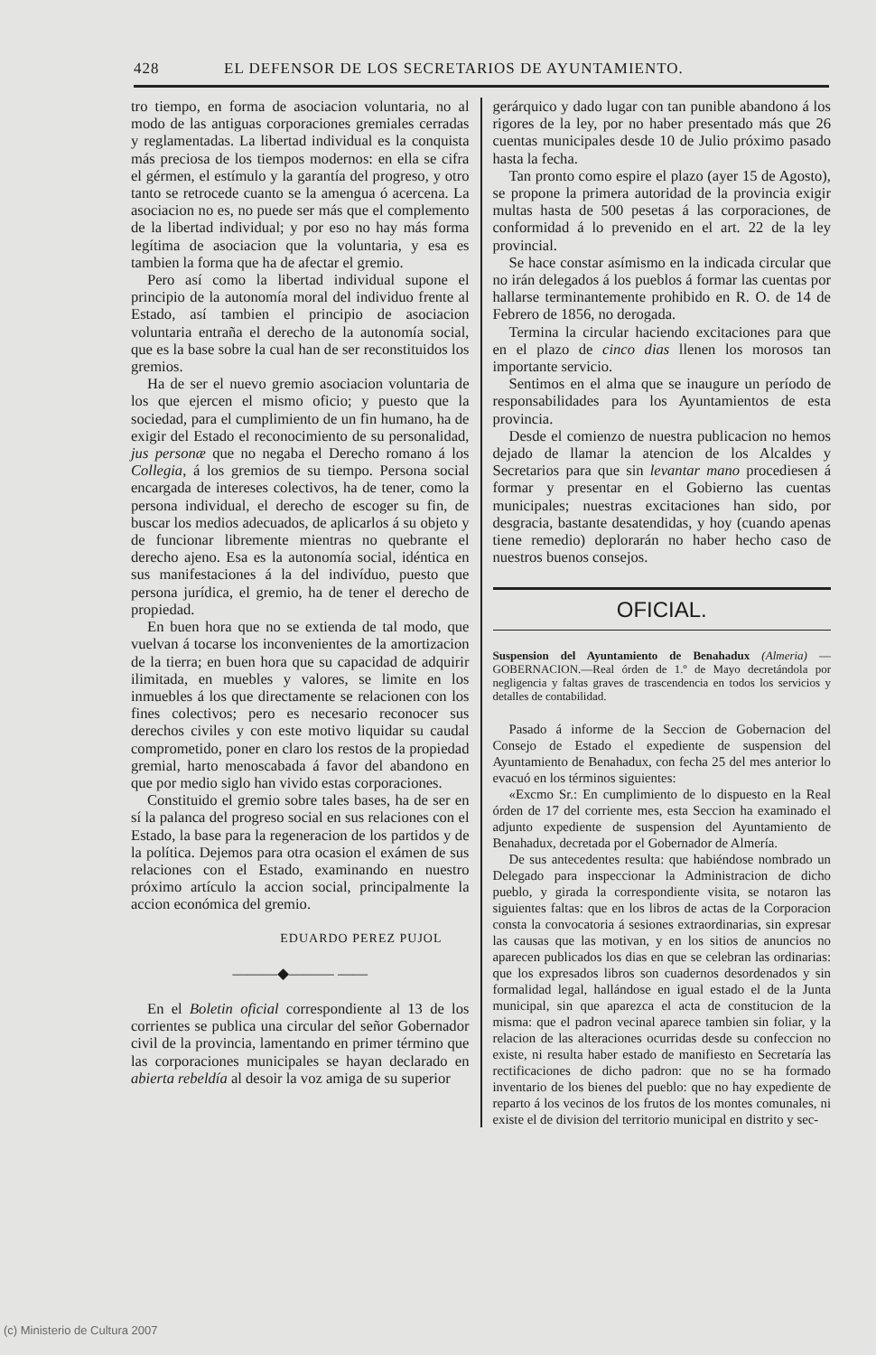428 EL DEFENSOR DE LOS SECRETARIOS DE AYUNTAMIENTO.
tro tiempo, en forma de asociacion voluntaria, no al modo de las antiguas corporaciones gremiales cerradas y reglamentadas. La libertad individual es la conquista más preciosa de los tiempos modernos: en ella se cifra el gérmen, el estímulo y la garantía del progreso, y otro tanto se retrocede cuanto se la amengua ó acercena. La asociacion no es, no puede ser más que el complemento de la libertad individual; y por eso no hay más forma legítima de asociacion que la voluntaria, y esa es tambien la forma que ha de afectar el gremio.
Pero así como la libertad individual supone el principio de la autonomía moral del individuo frente al Estado, así tambien el principio de asociacion voluntaria entraña el derecho de la autonomía social, que es la base sobre la cual han de ser reconstituidos los gremios.
Ha de ser el nuevo gremio asociacion voluntaria de los que ejercen el mismo oficio; y puesto que la sociedad, para el cumplimiento de un fin humano, ha de exigir del Estado el reconocimiento de su personalidad, jus personæ que no negaba el Derecho romano á los Collegia, á los gremios de su tiempo. Persona social encargada de intereses colectivos, ha de tener, como la persona individual, el derecho de escoger su fin, de buscar los medios adecuados, de aplicarlos á su objeto y de funcionar libremente mientras no quebrante el derecho ajeno. Esa es la autonomía social, idéntica en sus manifestaciones á la del indivíduo, puesto que persona jurídica, el gremio, ha de tener el derecho de propiedad.
En buen hora que no se extienda de tal modo, que vuelvan á tocarse los inconvenientes de la amortizacion de la tierra; en buen hora que su capacidad de adquirir ilimitada, en muebles y valores, se limite en los inmuebles á los que directamente se relacionen con los fines colectivos; pero es necesario reconocer sus derechos civiles y con este motivo liquidar su caudal comprometido, poner en claro los restos de la propiedad gremial, harto menoscabada á favor del abandono en que por medio siglo han vivido estas corporaciones.
Constituido el gremio sobre tales bases, ha de ser en sí la palanca del progreso social en sus relaciones con el Estado, la base para la regeneracion de los partidos y de la política. Dejemos para otra ocasion el exámen de sus relaciones con el Estado, examinando en nuestro próximo artículo la accion social, principalmente la accion económica del gremio.
EDUARDO PEREZ PUJOL
———◆——— ——
En el Boletin oficial correspondiente al 13 de los corrientes se publica una circular del señor Gobernador civil de la provincia, lamentando en primer término que las corporaciones municipales se hayan declarado en abierta rebeldía al desoir la voz amiga de su superior
gerárquico y dado lugar con tan punible abandono á los rigores de la ley, por no haber presentado más que 26 cuentas municipales desde 10 de Julio próximo pasado hasta la fecha.
Tan pronto como espire el plazo (ayer 15 de Agosto), se propone la primera autoridad de la provincia exigir multas hasta de 500 pesetas á las corporaciones, de conformidad á lo prevenido en el art. 22 de la ley provincial.
Se hace constar asímismo en la indicada circular que no irán delegados á los pueblos á formar las cuentas por hallarse terminantemente prohibido en R. O. de 14 de Febrero de 1856, no derogada.
Termina la circular haciendo excitaciones para que en el plazo de cinco dias llenen los morosos tan importante servicio.
Sentimos en el alma que se inaugure un período de responsabilidades para los Ayuntamientos de esta provincia.
Desde el comienzo de nuestra publicacion no hemos dejado de llamar la atencion de los Alcaldes y Secretarios para que sin levantar mano procediesen á formar y presentar en el Gobierno las cuentas municipales; nuestras excitaciones han sido, por desgracia, bastante desatendidas, y hoy (cuando apenas tiene remedio) deplorarán no haber hecho caso de nuestros buenos consejos.
OFICIAL.
Suspension del Ayuntamiento de Benahadux (Almeria) —GOBERNACION.—Real órden de 1.º de Mayo decretándola por negligencia y faltas graves de trascendencia en todos los servicios y detalles de contabilidad.
Pasado á informe de la Seccion de Gobernacion del Consejo de Estado el expediente de suspension del Ayuntamiento de Benahadux, con fecha 25 del mes anterior lo evacuó en los términos siguientes:
«Excmo Sr.: En cumplimiento de lo dispuesto en la Real órden de 17 del corriente mes, esta Seccion ha examinado el adjunto expediente de suspension del Ayuntamiento de Benahadux, decretada por el Gobernador de Almería.
De sus antecedentes resulta: que habiéndose nombrado un Delegado para inspeccionar la Administracion de dicho pueblo, y girada la correspondiente visita, se notaron las siguientes faltas: que en los libros de actas de la Corporacion consta la convocatoria á sesiones extraordinarias, sin expresar las causas que las motivan, y en los sitios de anuncios no aparecen publicados los dias en que se celebran las ordinarias: que los expresados libros son cuadernos desordenados y sin formalidad legal, hallándose en igual estado el de la Junta municipal, sin que aparezca el acta de constitucion de la misma: que el padron vecinal aparece tambien sin foliar, y la relacion de las alteraciones ocurridas desde su confeccion no existe, ni resulta haber estado de manifiesto en Secretaría las rectificaciones de dicho padron: que no se ha formado inventario de los bienes del pueblo: que no hay expediente de reparto á los vecinos de los frutos de los montes comunales, ni existe el de division del territorio municipal en distrito y sec-
(c) Ministerio de Cultura 2007